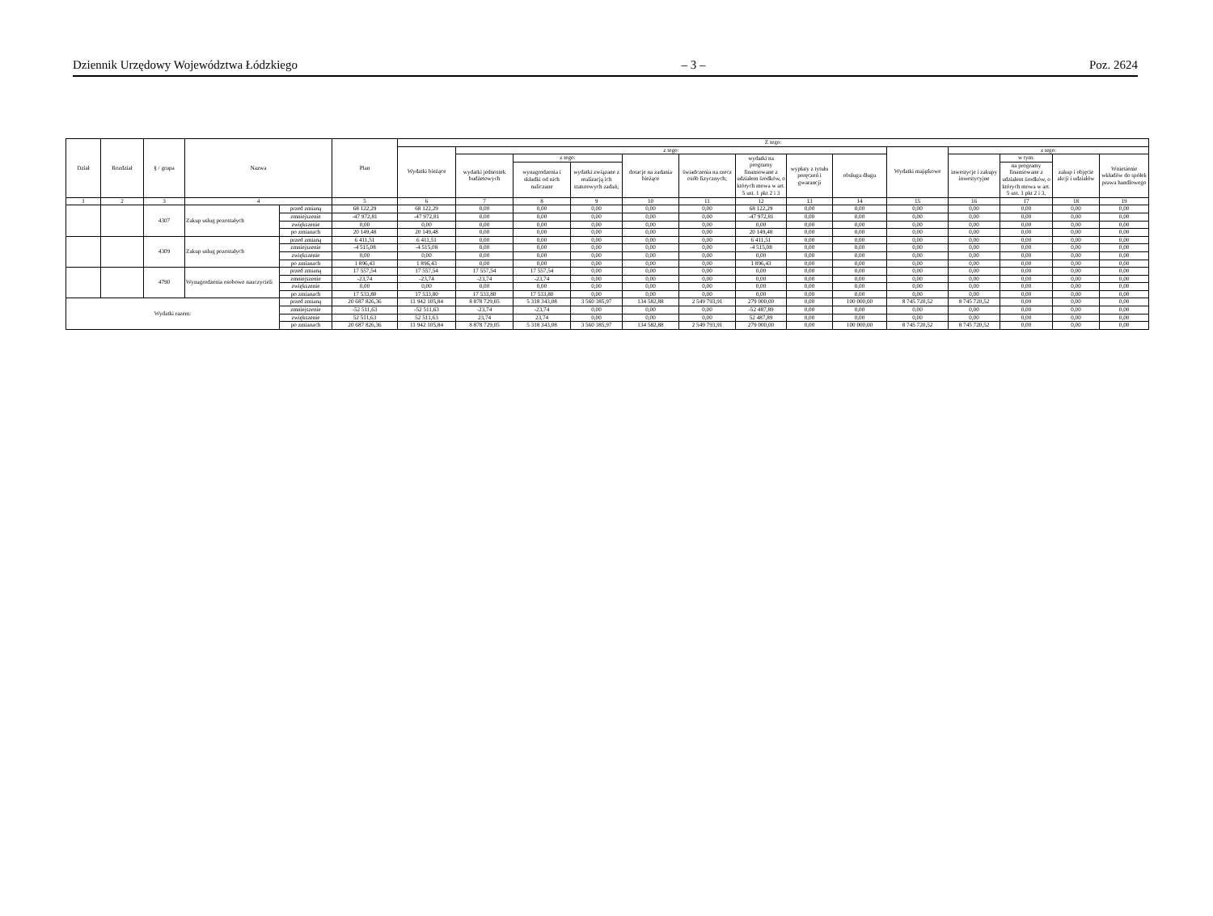Dziennik Urzędowy Województwa Łódzkiego – 3 – Poz. 2624
| Dział | Rozdział | § / grupa | Nazwa | | Plan | Z tego: | | | | | | | | | | | | | |
| --- | --- | --- | --- | --- | --- | --- | --- | --- | --- | --- | --- | --- | --- | --- | --- | --- | --- | --- | --- |
| | | | | | | Wydatki bieżące | z tego: | | | | | | | | Wydatki majątkowe | z tego: | | | |
| | | | | | | | wydatki jednostek budżetowych | z tego: | | dotacje na zadania bieżące | świadczenia na rzecz osób fizycznych; | wydatki na programy finansowane z udziałem środków, o których mowa w art. 5 ust. 1 pkt 2 i 3 | wypłaty z tytułu poręczeń i gwarancji | obsługa długu | | inwestycje i zakupy inwestycyjne | w tym: | zakup i objęcie akcji i udziałów | Wniesienie wkładów do spółek prawa handlowego |
| | | | | | | | | wynagrodzenia i składki od nich naliczane | wydatki związane z realizacją ich statutowych zadań; | | | | | | | | na programy finansowane z udziałem środków, o których mowa w art. 5 ust. 1 pkt 2 i 3, | | |
| 1 | 2 | 3 | 4 | | 5 | 6 | 7 | 8 | 9 | 10 | 11 | 12 | 13 | 14 | 15 | 16 | 17 | 18 | 19 |
| | | 4307 | Zakup usług pozostałych | przed zmianą | 68 122,29 | 68 122,29 | 0,00 | 0,00 | 0,00 | 0,00 | 0,00 | 68 122,29 | 0,00 | 0,00 | 0,00 | 0,00 | 0,00 | 0,00 | 0,00 |
| | | | | zmniejszenie | -47 972,81 | -47 972,81 | 0,00 | 0,00 | 0,00 | 0,00 | 0,00 | -47 972,81 | 0,00 | 0,00 | 0,00 | 0,00 | 0,00 | 0,00 | 0,00 |
| | | | | zwiększenie | 0,00 | 0,00 | 0,00 | 0,00 | 0,00 | 0,00 | 0,00 | 0,00 | 0,00 | 0,00 | 0,00 | 0,00 | 0,00 | 0,00 | 0,00 |
| | | | | po zmianach | 20 149,48 | 20 149,48 | 0,00 | 0,00 | 0,00 | 0,00 | 0,00 | 20 149,48 | 0,00 | 0,00 | 0,00 | 0,00 | 0,00 | 0,00 | 0,00 |
| | | 4309 | Zakup usług pozostałych | przed zmianą | 6 411,51 | 6 411,51 | 0,00 | 0,00 | 0,00 | 0,00 | 0,00 | 6 411,51 | 0,00 | 0,00 | 0,00 | 0,00 | 0,00 | 0,00 | 0,00 |
| | | | | zmniejszenie | -4 515,08 | -4 515,08 | 0,00 | 0,00 | 0,00 | 0,00 | 0,00 | -4 515,08 | 0,00 | 0,00 | 0,00 | 0,00 | 0,00 | 0,00 | 0,00 |
| | | | | zwiększenie | 0,00 | 0,00 | 0,00 | 0,00 | 0,00 | 0,00 | 0,00 | 0,00 | 0,00 | 0,00 | 0,00 | 0,00 | 0,00 | 0,00 | 0,00 |
| | | | | po zmianach | 1 896,43 | 1 896,43 | 0,00 | 0,00 | 0,00 | 0,00 | 0,00 | 1 896,43 | 0,00 | 0,00 | 0,00 | 0,00 | 0,00 | 0,00 | 0,00 |
| | | 4790 | Wynagrodzenia osobowe nauczycieli | przed zmianą | 17 557,54 | 17 557,54 | 17 557,54 | 17 557,54 | 0,00 | 0,00 | 0,00 | 0,00 | 0,00 | 0,00 | 0,00 | 0,00 | 0,00 | 0,00 | 0,00 |
| | | | | zmniejszenie | -23,74 | -23,74 | -23,74 | -23,74 | 0,00 | 0,00 | 0,00 | 0,00 | 0,00 | 0,00 | 0,00 | 0,00 | 0,00 | 0,00 | 0,00 |
| | | | | zwiększenie | 0,00 | 0,00 | 0,00 | 0,00 | 0,00 | 0,00 | 0,00 | 0,00 | 0,00 | 0,00 | 0,00 | 0,00 | 0,00 | 0,00 | 0,00 |
| | | | | po zmianach | 17 533,80 | 17 533,80 | 17 533,80 | 17 533,80 | 0,00 | 0,00 | 0,00 | 0,00 | 0,00 | 0,00 | 0,00 | 0,00 | 0,00 | 0,00 | 0,00 |
| Wydatki razem: | | | | przed zmianą | 20 687 826,36 | 11 942 105,84 | 8 878 729,05 | 5 318 343,08 | 3 560 385,97 | 134 582,88 | 2 549 793,91 | 279 000,00 | 0,00 | 100 000,00 | 8 745 720,52 | 8 745 720,52 | 0,00 | 0,00 | 0,00 |
| | | | | zmniejszenie | -52 511,63 | -52 511,63 | -23,74 | -23,74 | 0,00 | 0,00 | 0,00 | -52 487,89 | 0,00 | 0,00 | 0,00 | 0,00 | 0,00 | 0,00 | 0,00 |
| | | | | zwiększenie | 52 511,63 | 52 511,63 | 23,74 | 23,74 | 0,00 | 0,00 | 0,00 | 52 487,89 | 0,00 | 0,00 | 0,00 | 0,00 | 0,00 | 0,00 | 0,00 |
| | | | | po zmianach | 20 687 826,36 | 11 942 105,84 | 8 878 729,05 | 5 318 343,08 | 3 560 385,97 | 134 582,88 | 2 549 793,91 | 279 000,00 | 0,00 | 100 000,00 | 8 745 720,52 | 8 745 720,52 | 0,00 | 0,00 | 0,00 |